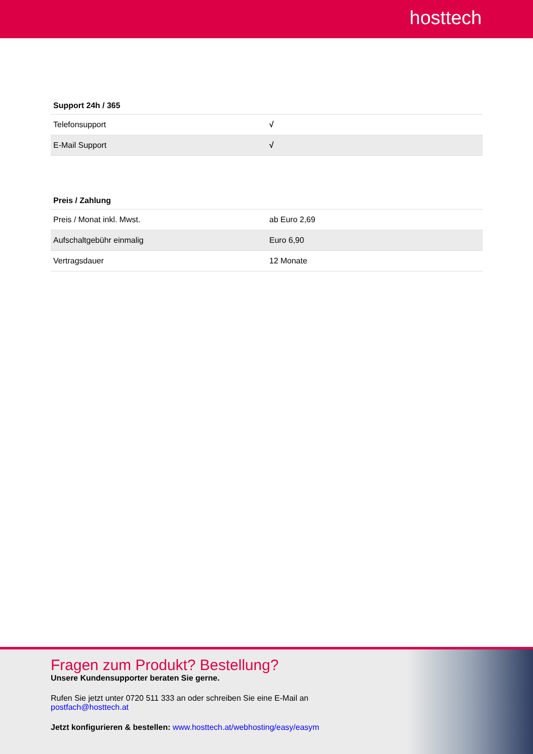hosttech
Support 24h / 365
| Telefonsupport | √ |
| E-Mail Support | √ |
Preis / Zahlung
| Preis / Monat inkl. Mwst. | ab Euro 2,69 |
| Aufschaltgebühr einmalig | Euro 6,90 |
| Vertragsdauer | 12 Monate |
Fragen zum Produkt? Bestellung?
Unsere Kundensupporter beraten Sie gerne.
Rufen Sie jetzt unter 0720 511 333 an oder schreiben Sie eine E-Mail an
postfach@hosttech.at
Jetzt konfigurieren & bestellen: www.hosttech.at/webhosting/easy/easym